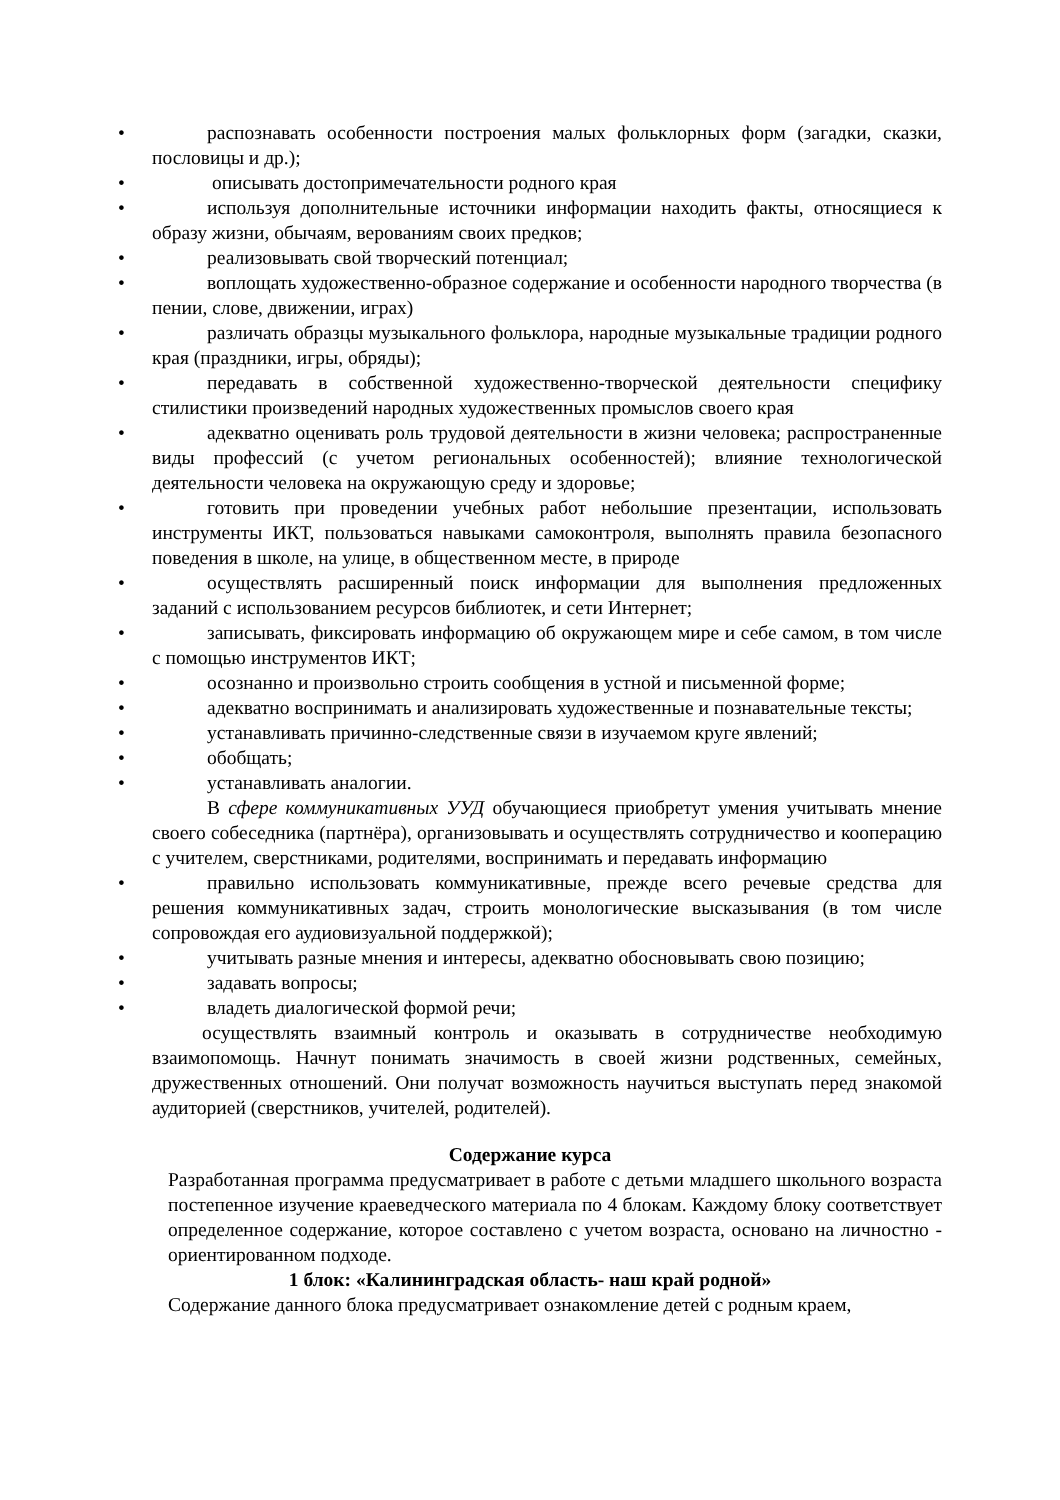• распознавать особенности построения малых фольклорных форм (загадки, сказки, пословицы и др.);
• описывать достопримечательности родного края
• используя дополнительные источники информации находить факты, относящиеся к образу жизни, обычаям, верованиям своих предков;
• реализовывать свой творческий потенциал;
• воплощать художественно-образное содержание и особенности народного творчества (в пении, слове, движении, играх)
• различать образцы музыкального фольклора, народные музыкальные традиции родного края (праздники, игры, обряды);
• передавать в собственной художественно-творческой деятельности специфику стилистики произведений народных художественных промыслов своего края
• адекватно оценивать роль трудовой деятельности в жизни человека; распространенные виды профессий (с учетом региональных особенностей); влияние технологической деятельности человека на окружающую среду и здоровье;
• готовить при проведении учебных работ небольшие презентации, использовать инструменты ИКТ, пользоваться навыками самоконтроля, выполнять правила безопасного поведения в школе, на улице, в общественном месте, в природе
• осуществлять расширенный поиск информации для выполнения предложенных заданий с использованием ресурсов библиотек, и сети Интернет;
• записывать, фиксировать информацию об окружающем мире и себе самом, в том числе с помощью инструментов ИКТ;
• осознанно и произвольно строить сообщения в устной и письменной форме;
• адекватно воспринимать и анализировать художественные и познавательные тексты;
• устанавливать причинно-следственные связи в изучаемом круге явлений;
• обобщать;
• устанавливать аналогии.
В сфере коммуникативных УУД обучающиеся приобретут умения учитывать мнение своего собеседника (партнёра), организовывать и осуществлять сотрудничество и кооперацию с учителем, сверстниками, родителями, воспринимать и передавать информацию
• правильно использовать коммуникативные, прежде всего речевые средства для решения коммуникативных задач, строить монологические высказывания (в том числе сопровождая его аудиовизуальной поддержкой);
• учитывать разные мнения и интересы, адекватно обосновывать свою позицию;
• задавать вопросы;
• владеть диалогической формой речи;
осуществлять взаимный контроль и оказывать в сотрудничестве необходимую взаимопомощь. Начнут понимать значимость в своей жизни родственных, семейных, дружественных отношений. Они получат возможность научиться выступать перед знакомой аудиторией (сверстников, учителей, родителей).
Содержание курса
Разработанная программа предусматривает в работе с детьми младшего школьного возраста постепенное изучение краеведческого материала по 4 блокам. Каждому блоку соответствует определенное содержание, которое составлено с учетом возраста, основано на личностно - ориентированном подходе.
1 блок: «Калининградская область- наш край родной»
Содержание данного блока предусматривает ознакомление детей с родным краем,